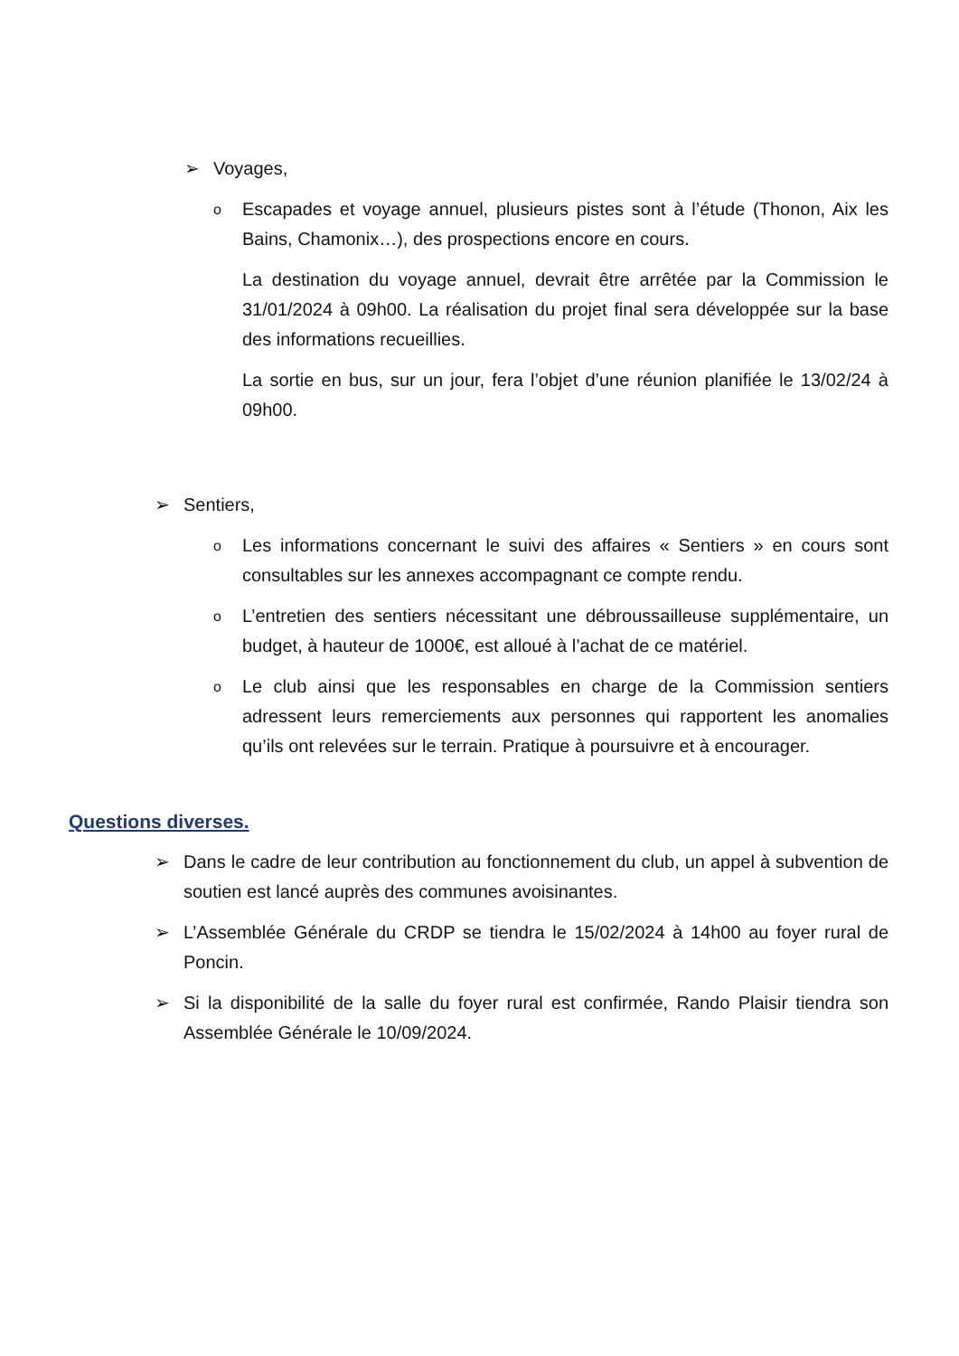➢ Voyages,
o Escapades et voyage annuel, plusieurs pistes sont à l’étude (Thonon, Aix les Bains, Chamonix…), des prospections encore en cours.
La destination du voyage annuel, devrait être arrêtée par la Commission le 31/01/2024 à 09h00. La réalisation du projet final sera développée sur la base des informations recueillies.
La sortie en bus, sur un jour, fera l’objet d’une réunion planifiée le 13/02/24 à 09h00.
➢ Sentiers,
o Les informations concernant le suivi des affaires « Sentiers » en cours sont consultables sur les annexes accompagnant ce compte rendu.
o L’entretien des sentiers nécessitant une débroussailleuse supplémentaire, un budget, à hauteur de 1000€, est alloué à l’achat de ce matériel.
o Le club ainsi que les responsables en charge de la Commission sentiers adressent leurs remerciements aux personnes qui rapportent les anomalies qu’ils ont relevées sur le terrain. Pratique à poursuivre et à encourager.
Questions diverses.
➢ Dans le cadre de leur contribution au fonctionnement du club, un appel à subvention de soutien est lancé auprès des communes avoisinantes.
➢ L’Assemblée Générale du CRDP se tiendra le 15/02/2024 à 14h00 au foyer rural de Poncin.
➢ Si la disponibilité de la salle du foyer rural est confirmée, Rando Plaisir tiendra son Assemblée Générale le 10/09/2024.